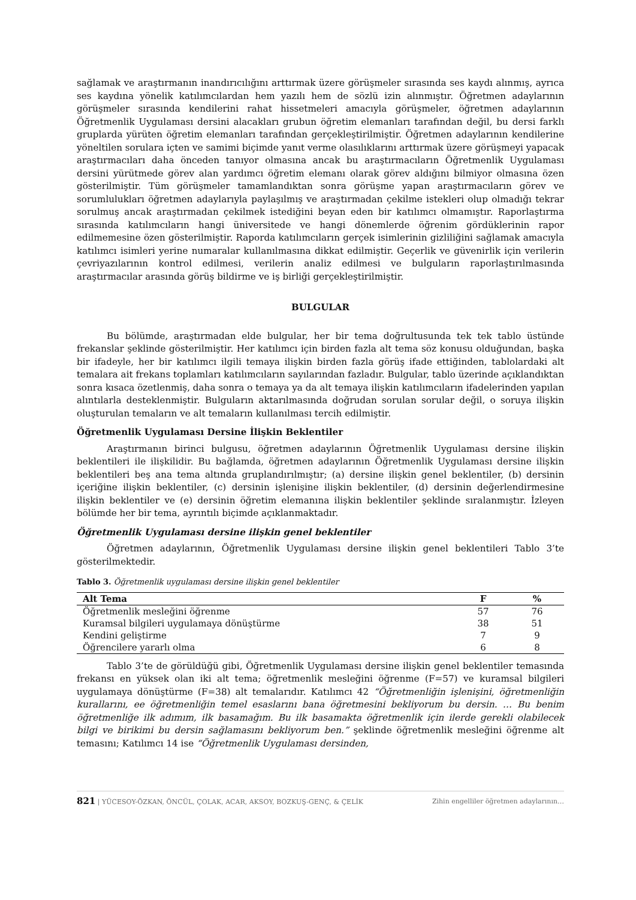sağlamak ve araştırmanın inandırıcılığını arttırmak üzere görüşmeler sırasında ses kaydı alınmış, ayrıca ses kaydına yönelik katılımcılardan hem yazılı hem de sözlü izin alınmıştır. Öğretmen adaylarının görüşmeler sırasında kendilerini rahat hissetmeleri amacıyla görüşmeler, öğretmen adaylarının Öğretmenlik Uygulaması dersini alacakları grubun öğretim elemanları tarafından değil, bu dersi farklı gruplarda yürüten öğretim elemanları tarafından gerçekleştirilmiştir. Öğretmen adaylarının kendilerine yöneltilen sorulara içten ve samimi biçimde yanıt verme olasılıklarını arttırmak üzere görüşmeyi yapacak araştırmacıları daha önceden tanıyor olmasına ancak bu araştırmacıların Öğretmenlik Uygulaması dersini yürütmede görev alan yardımcı öğretim elemanı olarak görev aldığını bilmiyor olmasına özen gösterilmiştir. Tüm görüşmeler tamamlandıktan sonra görüşme yapan araştırmacıların görev ve sorumlulukları öğretmen adaylarıyla paylaşılmış ve araştırmadan çekilme istekleri olup olmadığı tekrar sorulmuş ancak araştırmadan çekilmek istediğini beyan eden bir katılımcı olmamıştır. Raporlaştırma sırasında katılımcıların hangi üniversitede ve hangi dönemlerde öğrenim gördüklerinin rapor edilmemesine özen gösterilmiştir. Raporda katılımcıların gerçek isimlerinin gizliliğini sağlamak amacıyla katılımcı isimleri yerine numaralar kullanılmasına dikkat edilmiştir. Geçerlik ve güvenirlik için verilerin çevriyazılarının kontrol edilmesi, verilerin analiz edilmesi ve bulguların raporlaştırılmasında araştırmacılar arasında görüş bildirme ve iş birliği gerçekleştirilmiştir.
BULGULAR
Bu bölümde, araştırmadan elde bulgular, her bir tema doğrultusunda tek tek tablo üstünde frekanslar şeklinde gösterilmiştir. Her katılımcı için birden fazla alt tema söz konusu olduğundan, başka bir ifadeyle, her bir katılımcı ilgili temaya ilişkin birden fazla görüş ifade ettiğinden, tablolardaki alt temalara ait frekans toplamları katılımcıların sayılarından fazladır. Bulgular, tablo üzerinde açıklandıktan sonra kısaca özetlenmiş, daha sonra o temaya ya da alt temaya ilişkin katılımcıların ifadelerinden yapılan alıntılarla desteklenmiştir. Bulguların aktarılmasında doğrudan sorulan sorular değil, o soruya ilişkin oluşturulan temaların ve alt temaların kullanılması tercih edilmiştir.
Öğretmenlik Uygulaması Dersine İlişkin Beklentiler
Araştırmanın birinci bulgusu, öğretmen adaylarının Öğretmenlik Uygulaması dersine ilişkin beklentileri ile ilişkilidir. Bu bağlamda, öğretmen adaylarının Öğretmenlik Uygulaması dersine ilişkin beklentileri beş ana tema altında gruplandırılmıştır; (a) dersine ilişkin genel beklentiler, (b) dersinin içeriğine ilişkin beklentiler, (c) dersinin işlenişine ilişkin beklentiler, (d) dersinin değerlendirmesine ilişkin beklentiler ve (e) dersinin öğretim elemanına ilişkin beklentiler şeklinde sıralanmıştır. İzleyen bölümde her bir tema, ayrıntılı biçimde açıklanmaktadır.
Öğretmenlik Uygulaması dersine ilişkin genel beklentiler
Öğretmen adaylarının, Öğretmenlik Uygulaması dersine ilişkin genel beklentileri Tablo 3’te gösterilmektedir.
Tablo 3. Öğretmenlik uygulaması dersine ilişkin genel beklentiler
| Alt Tema | F | % |
| --- | --- | --- |
| Öğretmenlik mesleğini öğrenme | 57 | 76 |
| Kuramsal bilgileri uygulamaya dönüştürme | 38 | 51 |
| Kendini geliştirme | 7 | 9 |
| Öğrencilere yararlı olma | 6 | 8 |
Tablo 3’te de görüldüğü gibi, Öğretmenlik Uygulaması dersine ilişkin genel beklentiler temasında frekansı en yüksek olan iki alt tema; öğretmenlik mesleğini öğrenme (F=57) ve kuramsal bilgileri uygulamaya dönüştürme (F=38) alt temalarıdır. Katılımcı 42 “Öğretmenliğin işlenişini, öğretmenliğin kurallarını, ee öğretmenliğin temel esaslarını bana öğretmesini bekliyorum bu dersin. … Bu benim öğretmenliğe ilk adımım, ilk basamağım. Bu ilk basamakta öğretmenlik için ilerde gerekli olabilecek bilgi ve birikimi bu dersin sağlamasını bekliyorum ben.” şeklinde öğretmenlik mesleğini öğrenme alt temasını; Katılımcı 14 ise “Öğretmenlik Uygulaması dersinden,
821 | YÜCESOY-ÖZKAN, ÖNCÜL, ÇOLAK, ACAR, AKSOY, BOZKUŞ-GENÇ, & ÇELİK Zihin engelliler öğretmen adaylarının…